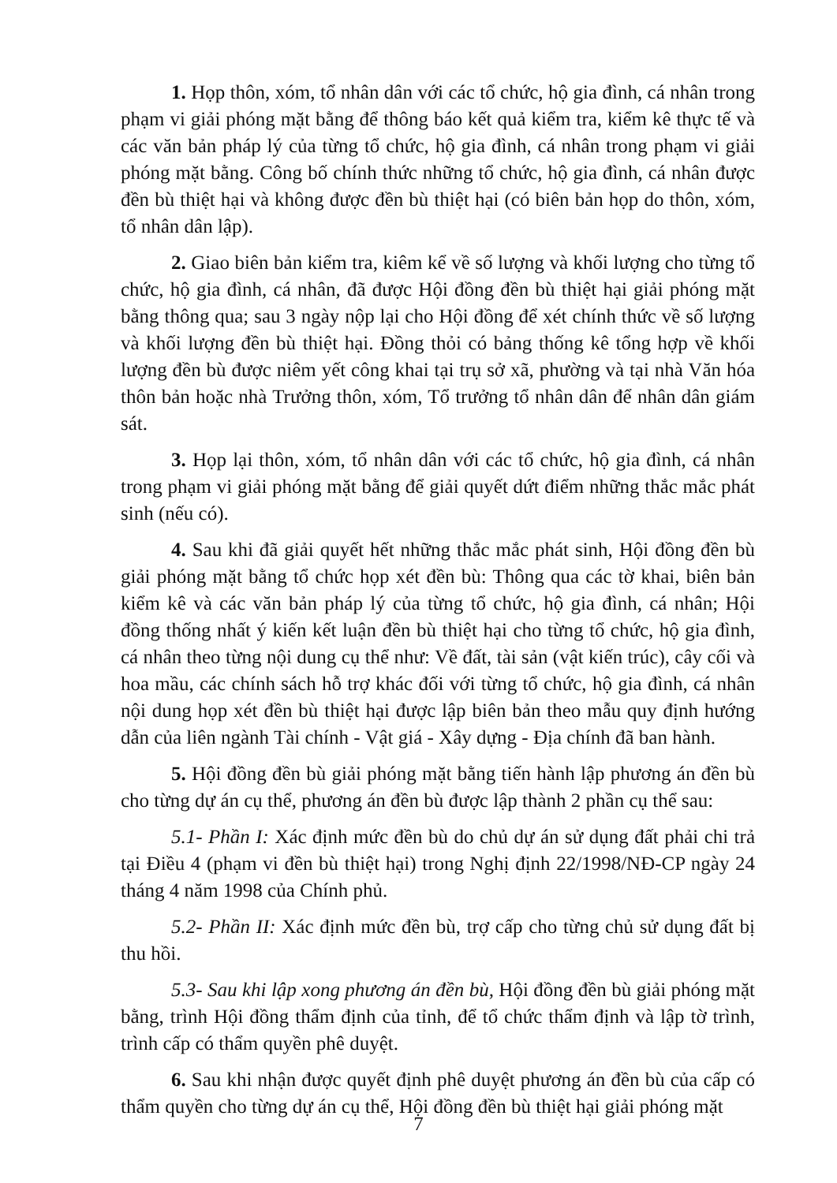1. Họp thôn, xóm, tổ nhân dân với các tổ chức, hộ gia đình, cá nhân trong phạm vi giải phóng mặt bằng để thông báo kết quả kiểm tra, kiểm kê thực tế và các văn bản pháp lý của từng tổ chức, hộ gia đình, cá nhân trong phạm vi giải phóng mặt bằng. Công bố chính thức những tổ chức, hộ gia đình, cá nhân được đền bù thiệt hại và không được đền bù thiệt hại (có biên bản họp do thôn, xóm, tổ nhân dân lập).
2. Giao biên bản kiểm tra, kiêm kể về số lượng và khối lượng cho từng tổ chức, hộ gia đình, cá nhân, đã được Hội đồng đền bù thiệt hại giải phóng mặt bằng thông qua; sau 3 ngày nộp lại cho Hội đồng để xét chính thức về số lượng và khối lượng đền bù thiệt hại. Đồng thỏi có bảng thống kê tổng hợp về khối lượng đền bù được niêm yết công khai tại trụ sở xã, phường và tại nhà Văn hóa thôn bản hoặc nhà Trưởng thôn, xóm, Tổ trưởng tổ nhân dân để nhân dân giám sát.
3. Họp lại thôn, xóm, tổ nhân dân với các tổ chức, hộ gia đình, cá nhân trong phạm vi giải phóng mặt bằng để giải quyết dứt điểm những thắc mắc phát sinh (nếu có).
4. Sau khi đã giải quyết hết những thắc mắc phát sinh, Hội đồng đền bù giải phóng mặt bằng tổ chức họp xét đền bù: Thông qua các tờ khai, biên bản kiểm kê và các văn bản pháp lý của từng tổ chức, hộ gia đình, cá nhân; Hội đồng thống nhất ý kiến kết luận đền bù thiệt hại cho từng tổ chức, hộ gia đình, cá nhân theo từng nội dung cụ thể như: Về đất, tài sản (vật kiến trúc), cây cối và hoa mầu, các chính sách hỗ trợ khác đối với từng tổ chức, hộ gia đình, cá nhân nội dung họp xét đền bù thiệt hại được lập biên bản theo mẫu quy định hướng dẫn của liên ngành Tài chính - Vật giá - Xây dựng - Địa chính đã ban hành.
5. Hội đồng đền bù giải phóng mặt bằng tiến hành lập phương án đền bù cho từng dự án cụ thể, phương án đền bù được lập thành 2 phần cụ thể sau:
5.1- Phần I: Xác định mức đền bù do chủ dự án sử dụng đất phải chi trả tại Điều 4 (phạm vi đền bù thiệt hại) trong Nghị định 22/1998/NĐ-CP ngày 24 tháng 4 năm 1998 của Chính phủ.
5.2- Phần II: Xác định mức đền bù, trợ cấp cho từng chủ sử dụng đất bị thu hồi.
5.3- Sau khi lập xong phương án đền bù, Hội đồng đền bù giải phóng mặt bằng, trình Hội đồng thẩm định của tỉnh, để tổ chức thẩm định và lập tờ trình, trình cấp có thẩm quyền phê duyệt.
6. Sau khi nhận được quyết định phê duyệt phương án đền bù của cấp có thẩm quyền cho từng dự án cụ thể, Hội đồng đền bù thiệt hại giải phóng mặt
7